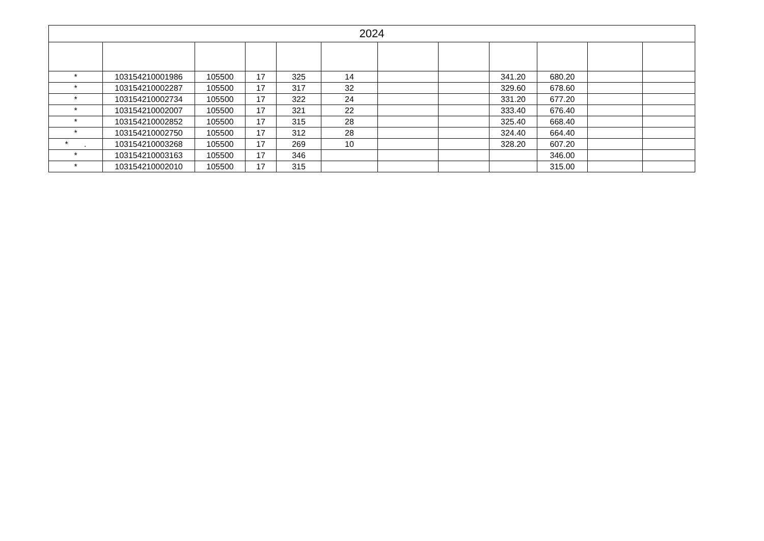| 2024 | | | | | | | | | | | |
| --- | --- | --- | --- | --- | --- | --- | --- | --- | --- | --- | --- |
| * | 103154210001986 | 105500 | 17 | 325 | 14 | | | 341.20 | 680.20 | | |
| * | 103154210002287 | 105500 | 17 | 317 | 32 | | | 329.60 | 678.60 | | |
| * | 103154210002734 | 105500 | 17 | 322 | 24 | | | 331.20 | 677.20 | | |
| * | 103154210002007 | 105500 | 17 | 321 | 22 | | | 333.40 | 676.40 | | |
| * | 103154210002852 | 105500 | 17 | 315 | 28 | | | 325.40 | 668.40 | | |
| * | 103154210002750 | 105500 | 17 | 312 | 28 | | | 324.40 | 664.40 | | |
| * . | 103154210003268 | 105500 | 17 | 269 | 10 | | | 328.20 | 607.20 | | |
| * | 103154210003163 | 105500 | 17 | 346 | | | | | 346.00 | | |
| * | 103154210002010 | 105500 | 17 | 315 | | | | | 315.00 | | |